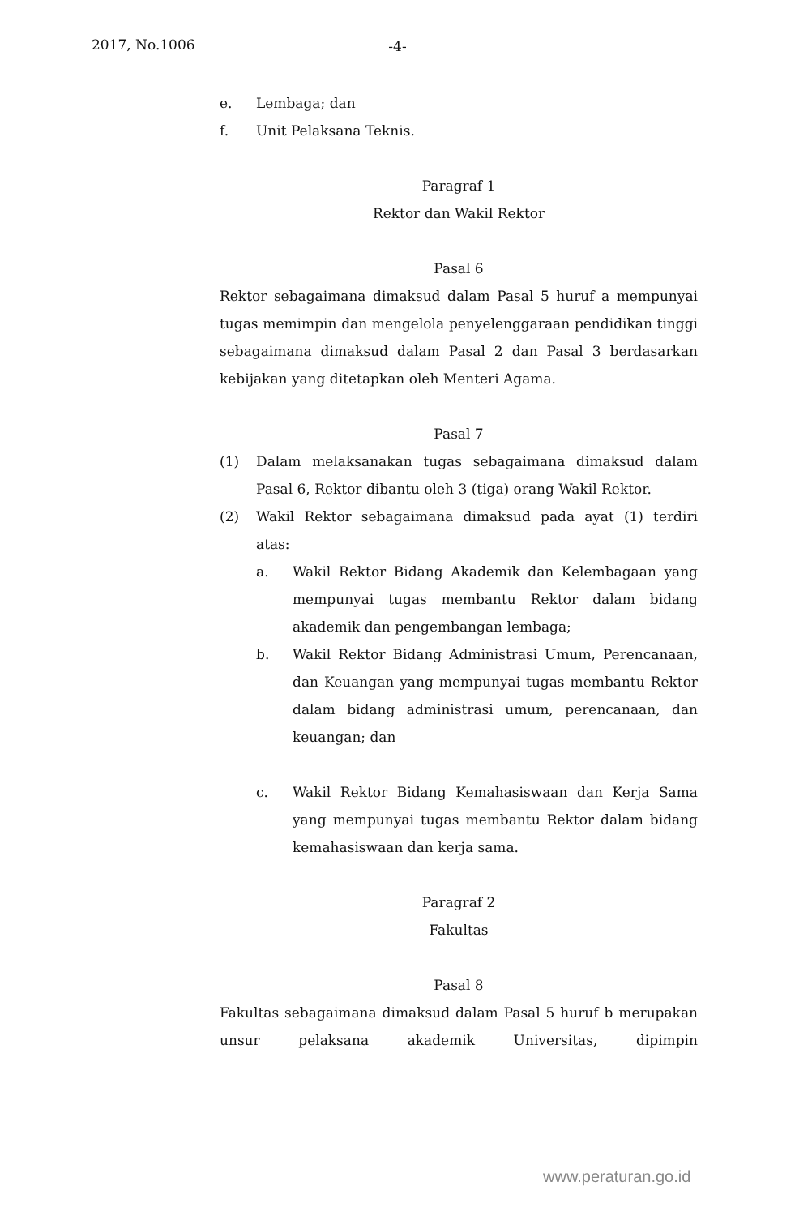2017, No.1006
-4-
e. Lembaga; dan
f. Unit Pelaksana Teknis.
Paragraf 1
Rektor dan Wakil Rektor
Pasal 6
Rektor sebagaimana dimaksud dalam Pasal 5 huruf a mempunyai tugas memimpin dan mengelola penyelenggaraan pendidikan tinggi sebagaimana dimaksud dalam Pasal 2 dan Pasal 3 berdasarkan kebijakan yang ditetapkan oleh Menteri Agama.
Pasal 7
(1) Dalam melaksanakan tugas sebagaimana dimaksud dalam Pasal 6, Rektor dibantu oleh 3 (tiga) orang Wakil Rektor.
(2) Wakil Rektor sebagaimana dimaksud pada ayat (1) terdiri atas:
a. Wakil Rektor Bidang Akademik dan Kelembagaan yang mempunyai tugas membantu Rektor dalam bidang akademik dan pengembangan lembaga;
b. Wakil Rektor Bidang Administrasi Umum, Perencanaan, dan Keuangan yang mempunyai tugas membantu Rektor dalam bidang administrasi umum, perencanaan, dan keuangan; dan
c. Wakil Rektor Bidang Kemahasiswaan dan Kerja Sama yang mempunyai tugas membantu Rektor dalam bidang kemahasiswaan dan kerja sama.
Paragraf 2
Fakultas
Pasal 8
Fakultas sebagaimana dimaksud dalam Pasal 5 huruf b merupakan unsur pelaksana akademik Universitas, dipimpin
www.peraturan.go.id